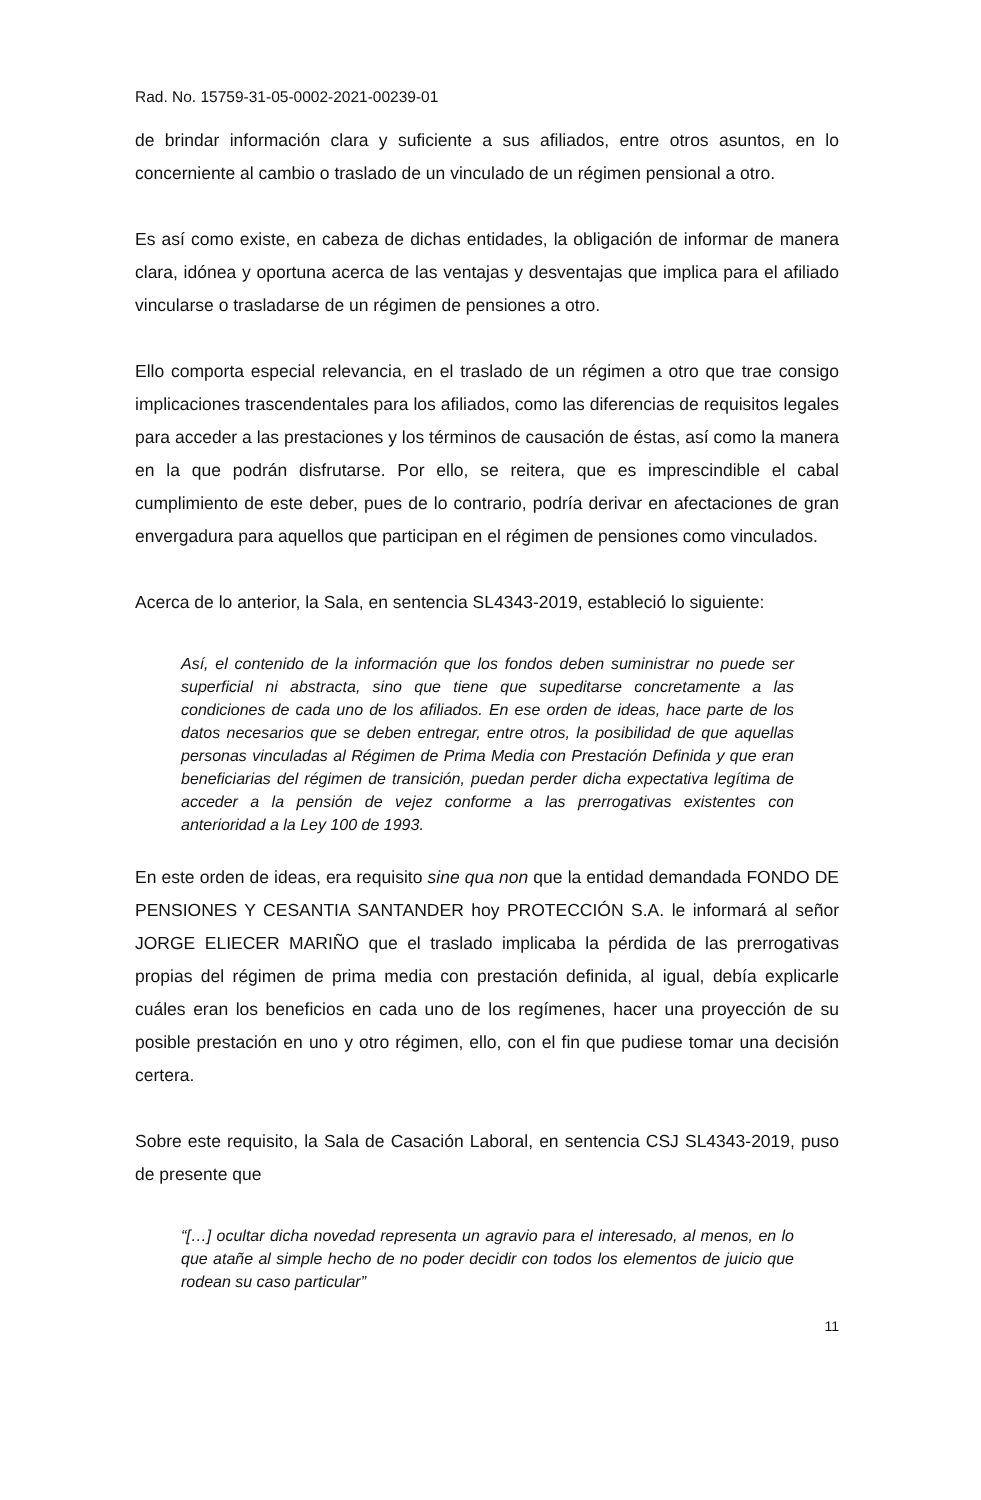Rad. No. 15759-31-05-0002-2021-00239-01
de brindar información clara y suficiente a sus afiliados, entre otros asuntos, en lo concerniente al cambio o traslado de un vinculado de un régimen pensional a otro.
Es así como existe, en cabeza de dichas entidades, la obligación de informar de manera clara, idónea y oportuna acerca de las ventajas y desventajas que implica para el afiliado vincularse o trasladarse de un régimen de pensiones a otro.
Ello comporta especial relevancia, en el traslado de un régimen a otro que trae consigo implicaciones trascendentales para los afiliados, como las diferencias de requisitos legales para acceder a las prestaciones y los términos de causación de éstas, así como la manera en la que podrán disfrutarse. Por ello, se reitera, que es imprescindible el cabal cumplimiento de este deber, pues de lo contrario, podría derivar en afectaciones de gran envergadura para aquellos que participan en el régimen de pensiones como vinculados.
Acerca de lo anterior, la Sala, en sentencia SL4343-2019, estableció lo siguiente:
Así, el contenido de la información que los fondos deben suministrar no puede ser superficial ni abstracta, sino que tiene que supeditarse concretamente a las condiciones de cada uno de los afiliados. En ese orden de ideas, hace parte de los datos necesarios que se deben entregar, entre otros, la posibilidad de que aquellas personas vinculadas al Régimen de Prima Media con Prestación Definida y que eran beneficiarias del régimen de transición, puedan perder dicha expectativa legítima de acceder a la pensión de vejez conforme a las prerrogativas existentes con anterioridad a la Ley 100 de 1993.
En este orden de ideas, era requisito sine qua non que la entidad demandada FONDO DE PENSIONES Y CESANTIA SANTANDER hoy PROTECCIÓN S.A. le informará al señor JORGE ELIECER MARIÑO que el traslado implicaba la pérdida de las prerrogativas propias del régimen de prima media con prestación definida, al igual, debía explicarle cuáles eran los beneficios en cada uno de los regímenes, hacer una proyección de su posible prestación en uno y otro régimen, ello, con el fin que pudiese tomar una decisión certera.
Sobre este requisito, la Sala de Casación Laboral, en sentencia CSJ SL4343-2019, puso de presente que
“[…] ocultar dicha novedad representa un agravio para el interesado, al menos, en lo que atañe al simple hecho de no poder decidir con todos los elementos de juicio que rodean su caso particular”
11